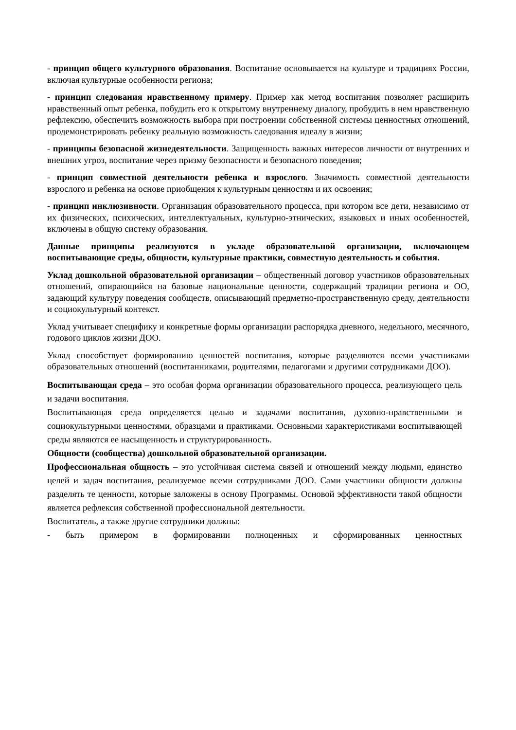- принцип общего культурного образования. Воспитание основывается на культуре и традициях России, включая культурные особенности региона;
- принцип следования нравственному примеру. Пример как метод воспитания позволяет расширить нравственный опыт ребенка, побудить его к открытому внутреннему диалогу, пробудить в нем нравственную рефлексию, обеспечить возможность выбора при построении собственной системы ценностных отношений, продемонстрировать ребенку реальную возможность следования идеалу в жизни;
- принципы безопасной жизнедеятельности. Защищенность важных интересов личности от внутренних и внешних угроз, воспитание через призму безопасности и безопасного поведения;
- принцип совместной деятельности ребенка и взрослого. Значимость совместной деятельности взрослого и ребенка на основе приобщения к культурным ценностям и их освоения;
- принцип инклюзивности. Организация образовательного процесса, при котором все дети, независимо от их физических, психических, интеллектуальных, культурно-этнических, языковых и иных особенностей, включены в общую систему образования.
Данные принципы реализуются в укладе образовательной организации, включающем воспитывающие среды, общности, культурные практики, совместную деятельность и события.
Уклад дошкольной образовательной организации – общественный договор участников образовательных отношений, опирающийся на базовые национальные ценности, содержащий традиции региона и ОО, задающий культуру поведения сообществ, описывающий предметно-пространственную среду, деятельности и социокультурный контекст.
Уклад учитывает специфику и конкретные формы организации распорядка дневного, недельного, месячного, годового циклов жизни ДОО.
Уклад способствует формированию ценностей воспитания, которые разделяются всеми участниками образовательных отношений (воспитанниками, родителями, педагогами и другими сотрудниками ДОО).
Воспитывающая среда – это особая форма организации образовательного процесса, реализующего цель и задачи воспитания.
Воспитывающая среда определяется целью и задачами воспитания, духовно-нравственными и социокультурными ценностями, образцами и практиками. Основными характеристиками воспитывающей среды являются ее насыщенность и структурированность.
Общности (сообщества) дошкольной образовательной организации.
Профессиональная общность – это устойчивая система связей и отношений между людьми, единство целей и задач воспитания, реализуемое всеми сотрудниками ДОО. Сами участники общности должны разделять те ценности, которые заложены в основу Программы. Основой эффективности такой общности является рефлексия собственной профессиональной деятельности.
Воспитатель, а также другие сотрудники должны:
- быть примером в формировании полноценных и сформированных ценностных